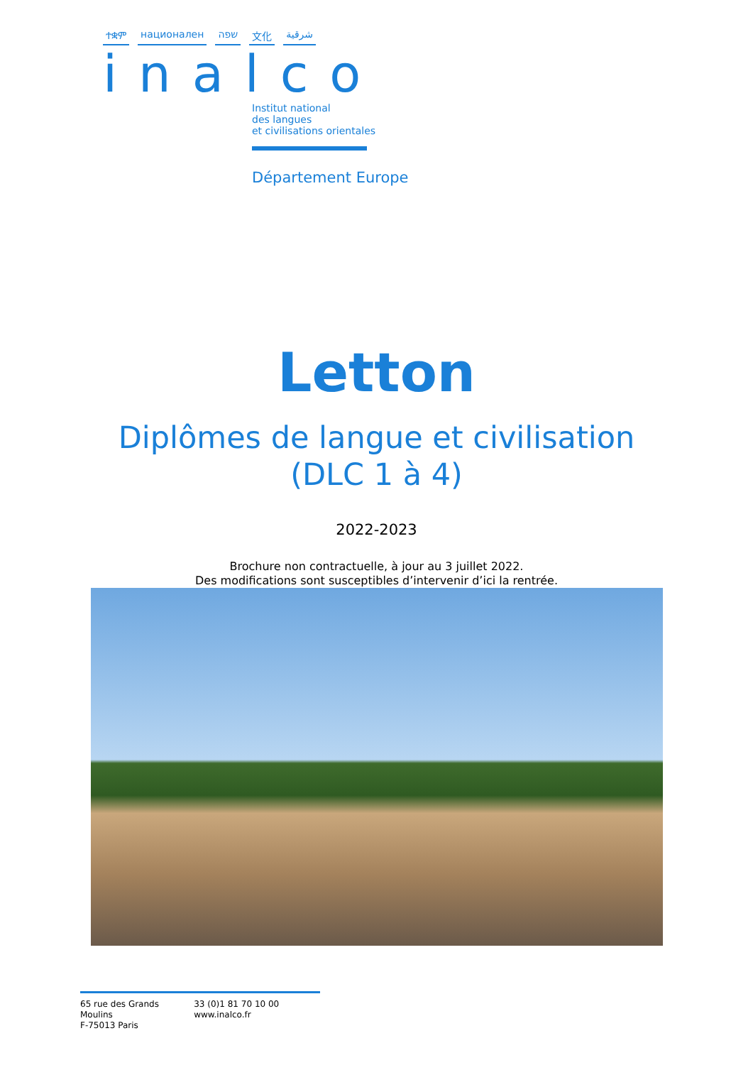ተቋም национален שפה 文化 شرقية
inalco
Institut national
des langues
et civilisations orientales
Département Europe
Letton
Diplômes de langue et civilisation
(DLC 1 à 4)
2022-2023
Brochure non contractuelle, à jour au 3 juillet 2022.
Des modifications sont susceptibles d’intervenir d’ici la rentrée.
65 rue des Grands Moulins
F-75013 Paris
33 (0)1 81 70 10 00
www.inalco.fr